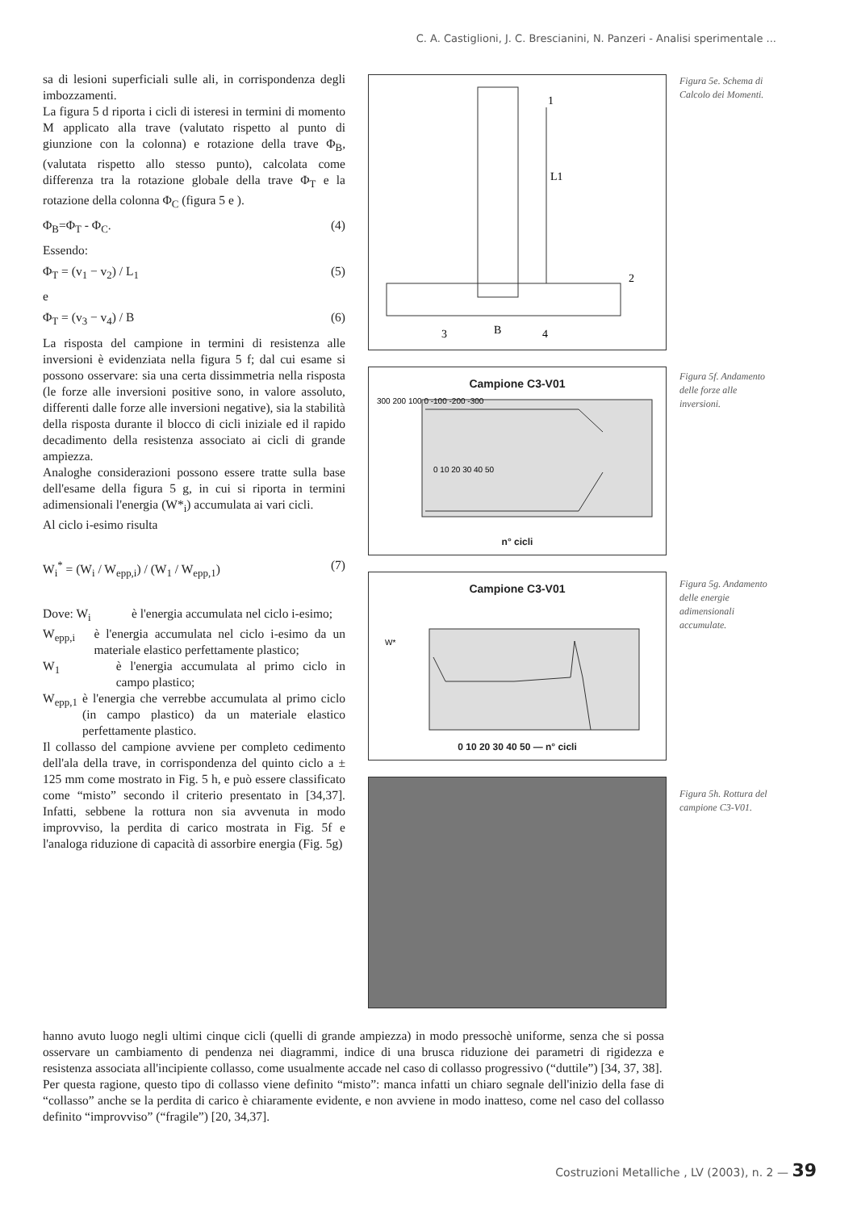C. A. Castiglioni, J. C. Brescianini, N. Panzeri - Analisi sperimentale ...
sa di lesioni superficiali sulle ali, in corrispondenza degli imbozzamenti.
La figura 5 d riporta i cicli di isteresi in termini di momento M applicato alla trave (valutato rispetto al punto di giunzione con la colonna) e rotazione della trave Φ<sub>B</sub>, (valutata rispetto allo stesso punto), calcolata come differenza tra la rotazione globale della trave Φ<sub>T</sub> e la rotazione della colonna Φ<sub>C</sub> (figura 5 e ).
Φ<sub>B</sub>=Φ<sub>T</sub> - Φ<sub>C</sub>. (4)
Essendo:
Φ<sub>T</sub> = (v<sub>1</sub> − v<sub>2</sub>) / L<sub>1</sub> (5)
e
Φ<sub>T</sub> = (v<sub>3</sub> − v<sub>4</sub>) / B (6)
La risposta del campione in termini di resistenza alle inversioni è evidenziata nella figura 5 f; dal cui esame si possono osservare: sia una certa dissimmetria nella risposta (le forze alle inversioni positive sono, in valore assoluto, differenti dalle forze alle inversioni negative), sia la stabilità della risposta durante il blocco di cicli iniziale ed il rapido decadimento della resistenza associato ai cicli di grande ampiezza.
Analoghe considerazioni possono essere tratte sulla base dell'esame della figura 5 g, in cui si riporta in termini adimensionali l'energia (W*<sub>i</sub>) accumulata ai vari cicli.
Al ciclo i-esimo risulta
W<sub>i</sub><sup>*</sup> = (W<sub>i</sub> / W<sub>epp,i</sub>) / (W<sub>1</sub> / W<sub>epp,1</sub>) (7)
Dove: W<sub>i</sub> è l'energia accumulata nel ciclo i-esimo;
W<sub>epp,i</sub> è l'energia accumulata nel ciclo i-esimo da un materiale elastico perfettamente plastico;
W<sub>1</sub> è l'energia accumulata al primo ciclo in campo plastico;
W<sub>epp,1</sub> è l'energia che verrebbe accumulata al primo ciclo (in campo plastico) da un materiale elastico perfettamente plastico.
Il collasso del campione avviene per completo cedimento dell'ala della trave, in corrispondenza del quinto ciclo a ± 125 mm come mostrato in Fig. 5 h, e può essere classificato come “misto” secondo il criterio presentato in [34,37]. Infatti, sebbene la rottura non sia avvenuta in modo improvviso, la perdita di carico mostrata in Fig. 5f e l'analoga riduzione di capacità di assorbire energia (Fig. 5g)
L1
1
2
3
B
4
Campione C3-V01
300 200 100 0 -100 -200 -300
0 10 20 30 40 50
n° cicli
Campione C3-V01
W*
0 10 20 30 40 50 — n° cicli
Figura 5e. Schema di Calcolo dei Momenti.
Figura 5f. Andamento delle forze alle inversioni.
Figura 5g. Andamento delle energie adimensionali accumulate.
Figura 5h. Rottura del campione C3-V01.
hanno avuto luogo negli ultimi cinque cicli (quelli di grande ampiezza) in modo pressochè uniforme, senza che si possa osservare un cambiamento di pendenza nei diagrammi, indice di una brusca riduzione dei parametri di rigidezza e resistenza associata all'incipiente collasso, come usualmente accade nel caso di collasso progressivo (“duttile”) [34, 37, 38].
Per questa ragione, questo tipo di collasso viene definito “misto”: manca infatti un chiaro segnale dell'inizio della fase di “collasso” anche se la perdita di carico è chiaramente evidente, e non avviene in modo inatteso, come nel caso del collasso definito “improvviso” (“fragile”) [20, 34,37].
Costruzioni Metalliche , LV (2003), n. 2 — 39